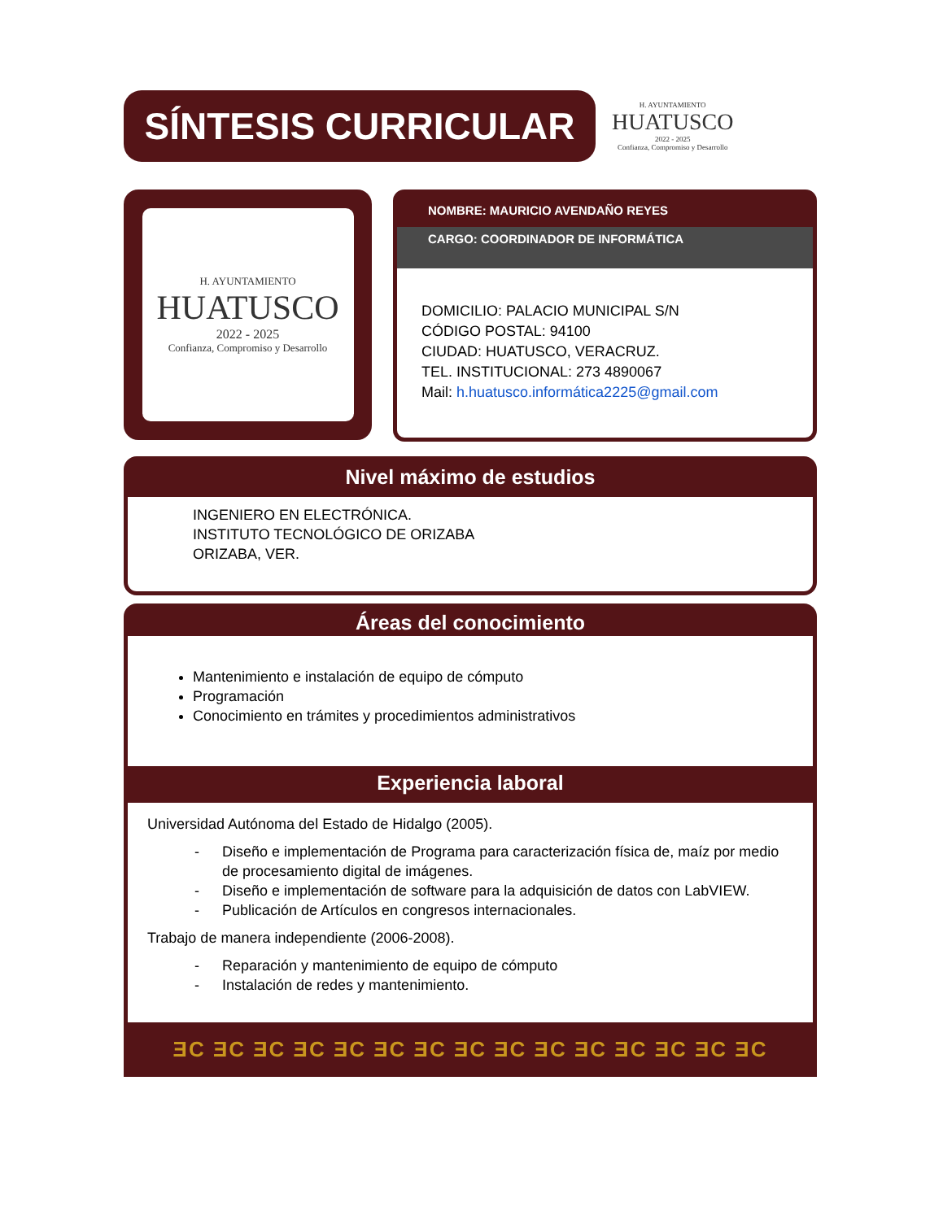SÍNTESIS CURRICULAR
H. AYUNTAMIENTO
HUATUSCO
2022 - 2025
Confianza, Compromiso y Desarrollo
H. AYUNTAMIENTO
HUATUSCO
2022 - 2025
Confianza, Compromiso y Desarrollo
NOMBRE: MAURICIO AVENDAÑO REYES
CARGO: COORDINADOR DE INFORMÁTICA
DOMICILIO: PALACIO MUNICIPAL S/N
CÓDIGO POSTAL: 94100
CIUDAD: HUATUSCO, VERACRUZ.
TEL. INSTITUCIONAL: 273 4890067
Mail: h.huatusco.informática2225@gmail.com
Nivel máximo de estudios
INGENIERO EN ELECTRÓNICA.
INSTITUTO TECNOLÓGICO DE ORIZABA
ORIZABA, VER.
Áreas del conocimiento
Mantenimiento e instalación de equipo de cómputo
Programación
Conocimiento en trámites y procedimientos administrativos
Experiencia laboral
Universidad Autónoma del Estado de Hidalgo (2005).
- Diseño e implementación de Programa para caracterización física de, maíz por medio de procesamiento digital de imágenes.
- Diseño e implementación de software para la adquisición de datos con LabVIEW.
- Publicación de Artículos en congresos internacionales.
Trabajo de manera independiente (2006-2008).
- Reparación y mantenimiento de equipo de cómputo
- Instalación de redes y mantenimiento.
ƎC ƎC ƎC ƎC ƎC ƎC ƎC ƎC ƎC ƎC ƎC ƎC ƎC ƎC ƎC